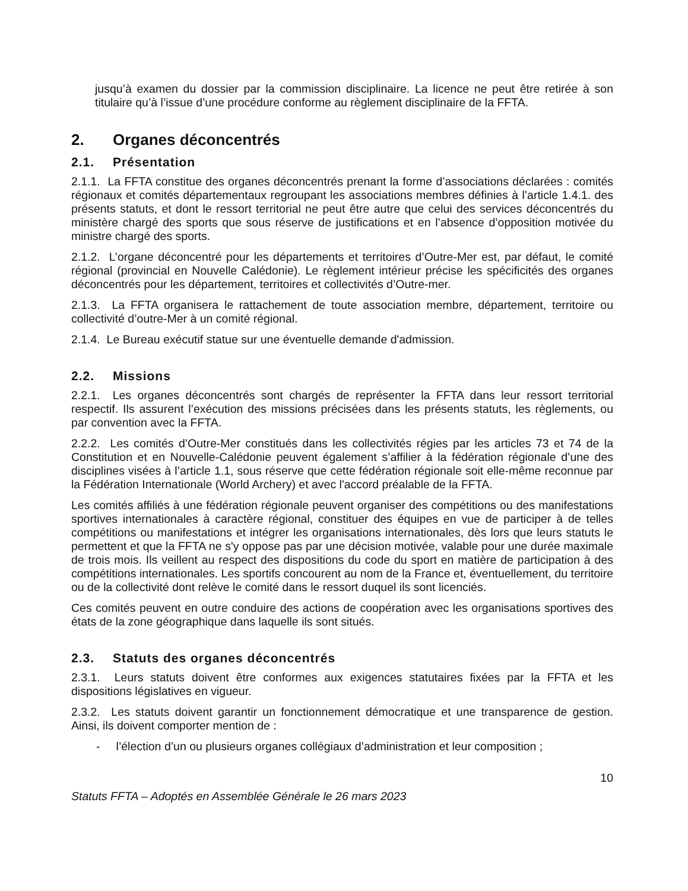jusqu’à examen du dossier par la commission disciplinaire. La licence ne peut être retirée à son titulaire qu’à l’issue d’une procédure conforme au règlement disciplinaire de la FFTA.
2. Organes déconcentrés
2.1. Présentation
2.1.1. La FFTA constitue des organes déconcentrés prenant la forme d’associations déclarées : comités régionaux et comités départementaux regroupant les associations membres définies à l’article 1.4.1. des présents statuts, et dont le ressort territorial ne peut être autre que celui des services déconcentrés du ministère chargé des sports que sous réserve de justifications et en l’absence d’opposition motivée du ministre chargé des sports.
2.1.2. L’organe déconcentré pour les départements et territoires d’Outre-Mer est, par défaut, le comité régional (provincial en Nouvelle Calédonie). Le règlement intérieur précise les spécificités des organes déconcentrés pour les département, territoires et collectivités d’Outre-mer.
2.1.3. La FFTA organisera le rattachement de toute association membre, département, territoire ou collectivité d’outre-Mer à un comité régional.
2.1.4. Le Bureau exécutif statue sur une éventuelle demande d'admission.
2.2. Missions
2.2.1. Les organes déconcentrés sont chargés de représenter la FFTA dans leur ressort territorial respectif. Ils assurent l’exécution des missions précisées dans les présents statuts, les règlements, ou par convention avec la FFTA.
2.2.2. Les comités d’Outre-Mer constitués dans les collectivités régies par les articles 73 et 74 de la Constitution et en Nouvelle-Calédonie peuvent également s’affilier à la fédération régionale d’une des disciplines visées à l’article 1.1, sous réserve que cette fédération régionale soit elle-même reconnue par la Fédération Internationale (World Archery) et avec l'accord préalable de la FFTA.
Les comités affiliés à une fédération régionale peuvent organiser des compétitions ou des manifestations sportives internationales à caractère régional, constituer des équipes en vue de participer à de telles compétitions ou manifestations et intégrer les organisations internationales, dès lors que leurs statuts le permettent et que la FFTA ne s'y oppose pas par une décision motivée, valable pour une durée maximale de trois mois. Ils veillent au respect des dispositions du code du sport en matière de participation à des compétitions internationales. Les sportifs concourent au nom de la France et, éventuellement, du territoire ou de la collectivité dont relève le comité dans le ressort duquel ils sont licenciés.
Ces comités peuvent en outre conduire des actions de coopération avec les organisations sportives des états de la zone géographique dans laquelle ils sont situés.
2.3. Statuts des organes déconcentrés
2.3.1. Leurs statuts doivent être conformes aux exigences statutaires fixées par la FFTA et les dispositions législatives en vigueur.
2.3.2. Les statuts doivent garantir un fonctionnement démocratique et une transparence de gestion. Ainsi, ils doivent comporter mention de :
- l’élection d’un ou plusieurs organes collégiaux d’administration et leur composition ;
10
Statuts FFTA – Adoptés en Assemblée Générale le 26 mars 2023